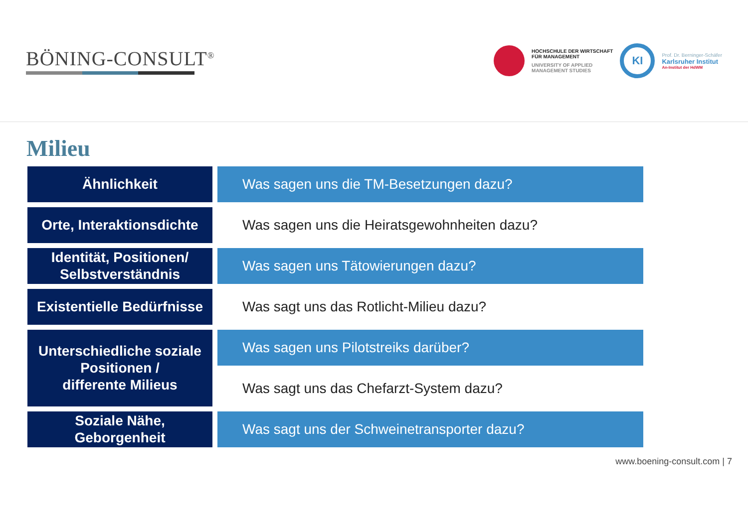BÖNING-CONSULT<sup>®</sup>
HOCHSCHULE DER WIRTSCHAFT
FÜR MANAGEMENT
UNIVERSITY OF APPLIED
MANAGEMENT STUDIES
KI
Prof. Dr. Berninger-Schäfer
Karlsruher Institut
An-Institut der HdWM
Milieu
Ähnlichkeit
Was sagen uns die TM-Besetzungen dazu?
Orte, Interaktionsdichte
Was sagen uns die Heiratsgewohnheiten dazu?
Identität, Positionen/
Selbstverständnis
Was sagen uns Tätowierungen dazu?
Existentielle Bedürfnisse
Was sagt uns das Rotlicht-Milieu dazu?
Unterschiedliche soziale
Positionen /
differente Milieus
Was sagen uns Pilotstreiks darüber?
Was sagt uns das Chefarzt-System dazu?
Soziale Nähe,
Geborgenheit
Was sagt uns der Schweinetransporter dazu?
www.boening-consult.com | 7